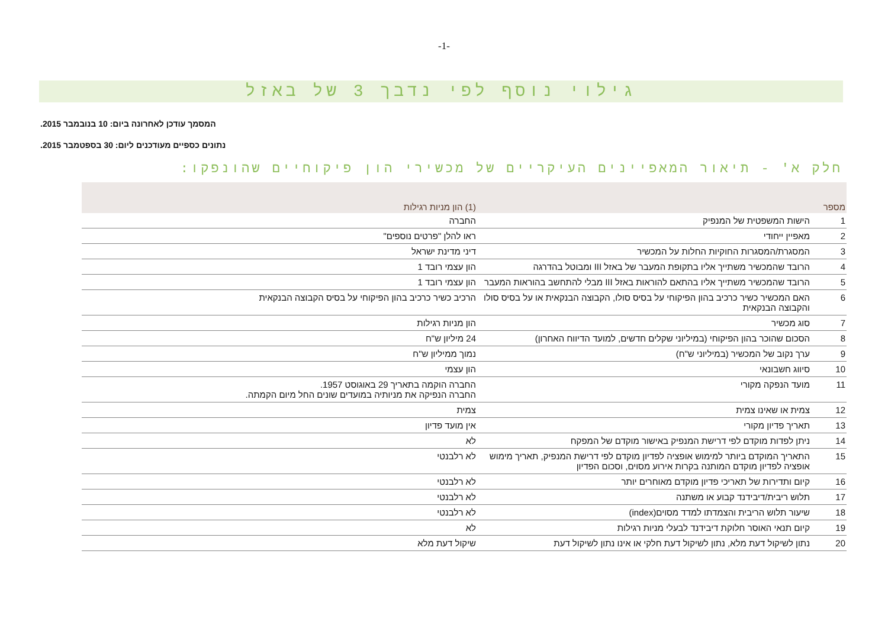-1-
גילוי נוסף לפי נדבך 3 של באזל
המסמך עודכן לאחרונה ביום: 10 בנובמבר 2015.
נתונים כספיים מעודכנים ליום: 30 בספטמבר 2015.
חלק א' - תיאור המאפיינים העיקריים של מכשירי הון פיקוחיים שהונפקו:
| מספר | | (1) הון מניות רגילות | |
| --- | --- | --- | --- |
| 1 | הישות המשפטית של המנפיק | החברה | |
| 2 | מאפיין ייחודי | ראו להלן "פרטים נוספים" | |
| 3 | המסגרת/המסגרות החוקיות החלות על המכשיר | דיני מדינת ישראל | |
| 4 | הרובד שהמכשיר משתייך אליו בתקופת המעבר של באזל III ומבוטל בהדרגה | הון עצמי רובד 1 | |
| 5 | הרובד שהמכשיר משתייך אליו בהתאם להוראות באזל III מבלי להתחשב בהוראות המעבר | הון עצמי רובד 1 | |
| 6 | האם המכשיר כשיר כרכיב בהון הפיקוחי על בסיס סולו, הקבוצה הבנקאית או על בסיס סולו והקבוצה הבנקאית | הרכיב כשיר כרכיב בהון הפיקוחי על בסיס הקבוצה הבנקאית | |
| 7 | סוג מכשיר | הון מניות רגילות | |
| 8 | הסכום שהוכר בהון הפיקוחי (במיליוני שקלים חדשים, למועד הדיווח האחרון) | 24 מיליון ש"ח | |
| 9 | ערך נקוב של המכשיר (במיליוני ש"ח) | נמוך ממיליון ש"ח | |
| 10 | סיווג חשבונאי | הון עצמי | |
| 11 | מועד הנפקה מקורי | החברה הוקמה בתאריך 29 באוגוסט 1957. החברה הנפיקה את מניותיה במועדים שונים החל מיום הקמתה. | |
| 12 | צמית או שאינו צמית | צמית | |
| 13 | תאריך פדיון מקורי | אין מועד פדיון | |
| 14 | ניתן לפדות מוקדם לפי דרישת המנפיק באישור מוקדם של המפקח | לא | |
| 15 | התאריך המוקדם ביותר למימוש אופציה לפדיון מוקדם לפי דרישת המנפיק, תאריך מימוש אופציה לפדיון מוקדם המותנה בקרות אירוע מסוים, וסכום הפדיון | לא רלבנטי | |
| 16 | קיום ותדירות של תאריכי פדיון מוקדם מאוחרים יותר | לא רלבנטי | |
| 17 | תלוש ריבית/דיבידנד קבוע או משתנה | לא רלבנטי | |
| 18 | שיעור תלוש הריבית והצמדתו למדד מסוים(index) | לא רלבנטי | |
| 19 | קיום תנאי האוסר חלוקת דיבידנד לבעלי מניות רגילות | לא | |
| 20 | נתון לשיקול דעת מלא, נתון לשיקול דעת חלקי או אינו נתון לשיקול דעת | שיקול דעת מלא | |